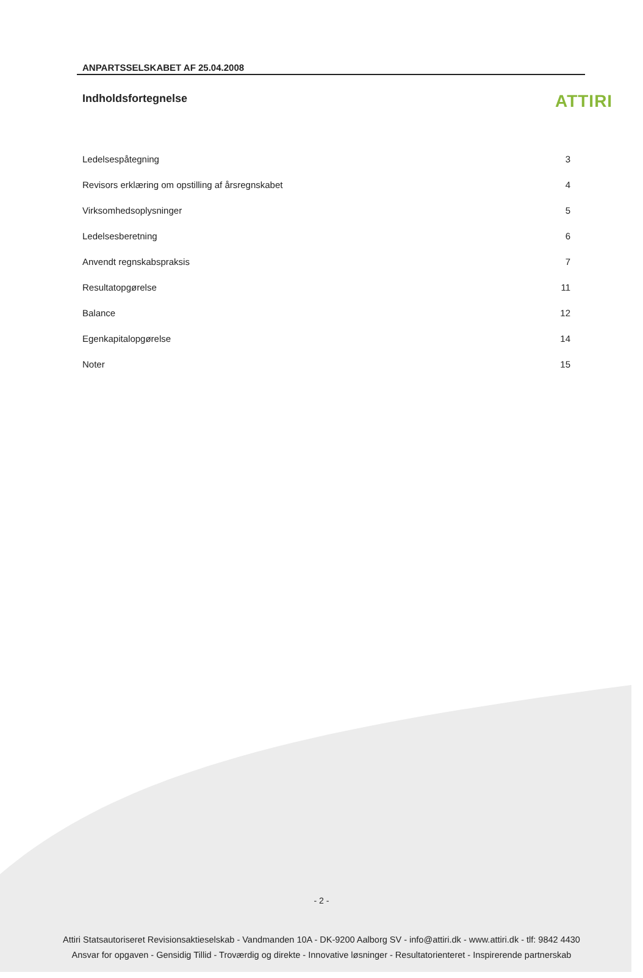ATTIRI
ANPARTSSELSKABET AF 25.04.2008
Indholdsfortegnelse
Ledelsespåtegning 3
Revisors erklæring om opstilling af årsregnskabet 4
Virksomhedsoplysninger 5
Ledelsesberetning 6
Anvendt regnskabspraksis 7
Resultatopgørelse 11
Balance 12
Egenkapitalopgørelse 14
Noter 15
- 2 -
Attiri Statsautoriseret Revisionsaktieselskab - Vandmanden 10A - DK-9200 Aalborg SV - info@attiri.dk - www.attiri.dk - tlf: 9842 4430
Ansvar for opgaven - Gensidig Tillid - Troværdig og direkte - Innovative løsninger - Resultatorienteret - Inspirerende partnerskab